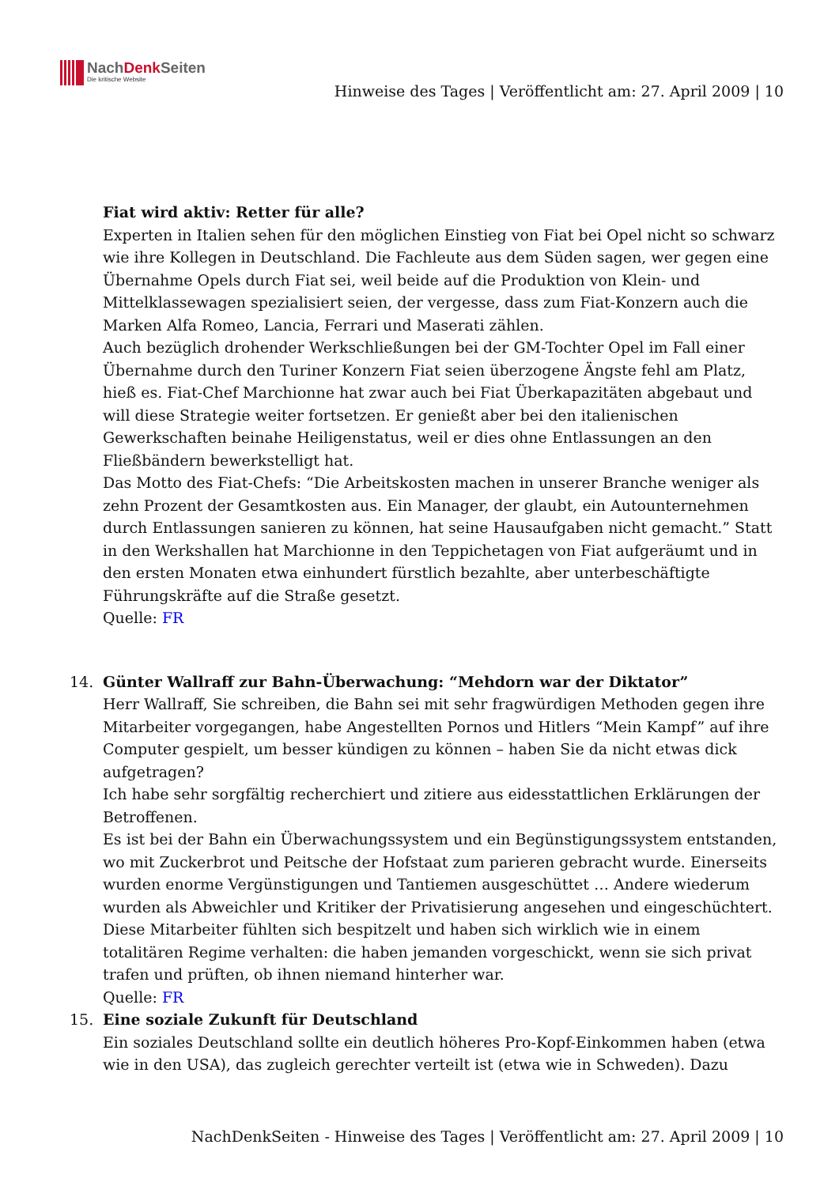NachDenk Seiten
Die kritische Website
Hinweise des Tages | Veröffentlicht am: 27. April 2009 | 10
Fiat wird aktiv: Retter für alle?
Experten in Italien sehen für den möglichen Einstieg von Fiat bei Opel nicht so schwarz wie ihre Kollegen in Deutschland. Die Fachleute aus dem Süden sagen, wer gegen eine Übernahme Opels durch Fiat sei, weil beide auf die Produktion von Klein- und Mittelklassewagen spezialisiert seien, der vergesse, dass zum Fiat-Konzern auch die Marken Alfa Romeo, Lancia, Ferrari und Maserati zählen.
Auch bezüglich drohender Werkschließungen bei der GM-Tochter Opel im Fall einer Übernahme durch den Turiner Konzern Fiat seien überzogene Ängste fehl am Platz, hieß es. Fiat-Chef Marchionne hat zwar auch bei Fiat Überkapazitäten abgebaut und will diese Strategie weiter fortsetzen. Er genießt aber bei den italienischen Gewerkschaften beinahe Heiligenstatus, weil er dies ohne Entlassungen an den Fließbändern bewerkstelligt hat.
Das Motto des Fiat-Chefs: “Die Arbeitskosten machen in unserer Branche weniger als zehn Prozent der Gesamtkosten aus. Ein Manager, der glaubt, ein Autounternehmen durch Entlassungen sanieren zu können, hat seine Hausaufgaben nicht gemacht.” Statt in den Werkshallen hat Marchionne in den Teppichetagen von Fiat aufgeräumt und in den ersten Monaten etwa einhundert fürstlich bezahlte, aber unterbeschäftigte Führungskräfte auf die Straße gesetzt.
Quelle: FR
14. Günter Wallraff zur Bahn-Überwachung: “Mehdorn war der Diktator”
Herr Wallraff, Sie schreiben, die Bahn sei mit sehr fragwürdigen Methoden gegen ihre Mitarbeiter vorgegangen, habe Angestellten Pornos und Hitlers “Mein Kampf” auf ihre Computer gespielt, um besser kündigen zu können – haben Sie da nicht etwas dick aufgetragen?
Ich habe sehr sorgfältig recherchiert und zitiere aus eidesstattlichen Erklärungen der Betroffenen.
Es ist bei der Bahn ein Überwachungssystem und ein Begünstigungssystem entstanden, wo mit Zuckerbrot und Peitsche der Hofstaat zum parieren gebracht wurde. Einerseits wurden enorme Vergünstigungen und Tantiemen ausgeschüttet … Andere wiederum wurden als Abweichler und Kritiker der Privatisierung angesehen und eingeschüchtert. Diese Mitarbeiter fühlten sich bespitzelt und haben sich wirklich wie in einem totalitären Regime verhalten: die haben jemanden vorgeschickt, wenn sie sich privat trafen und prüften, ob ihnen niemand hinterher war.
Quelle: FR
15. Eine soziale Zukunft für Deutschland
Ein soziales Deutschland sollte ein deutlich höheres Pro-Kopf-Einkommen haben (etwa wie in den USA), das zugleich gerechter verteilt ist (etwa wie in Schweden). Dazu
NachDenkSeiten - Hinweise des Tages | Veröffentlicht am: 27. April 2009 | 10